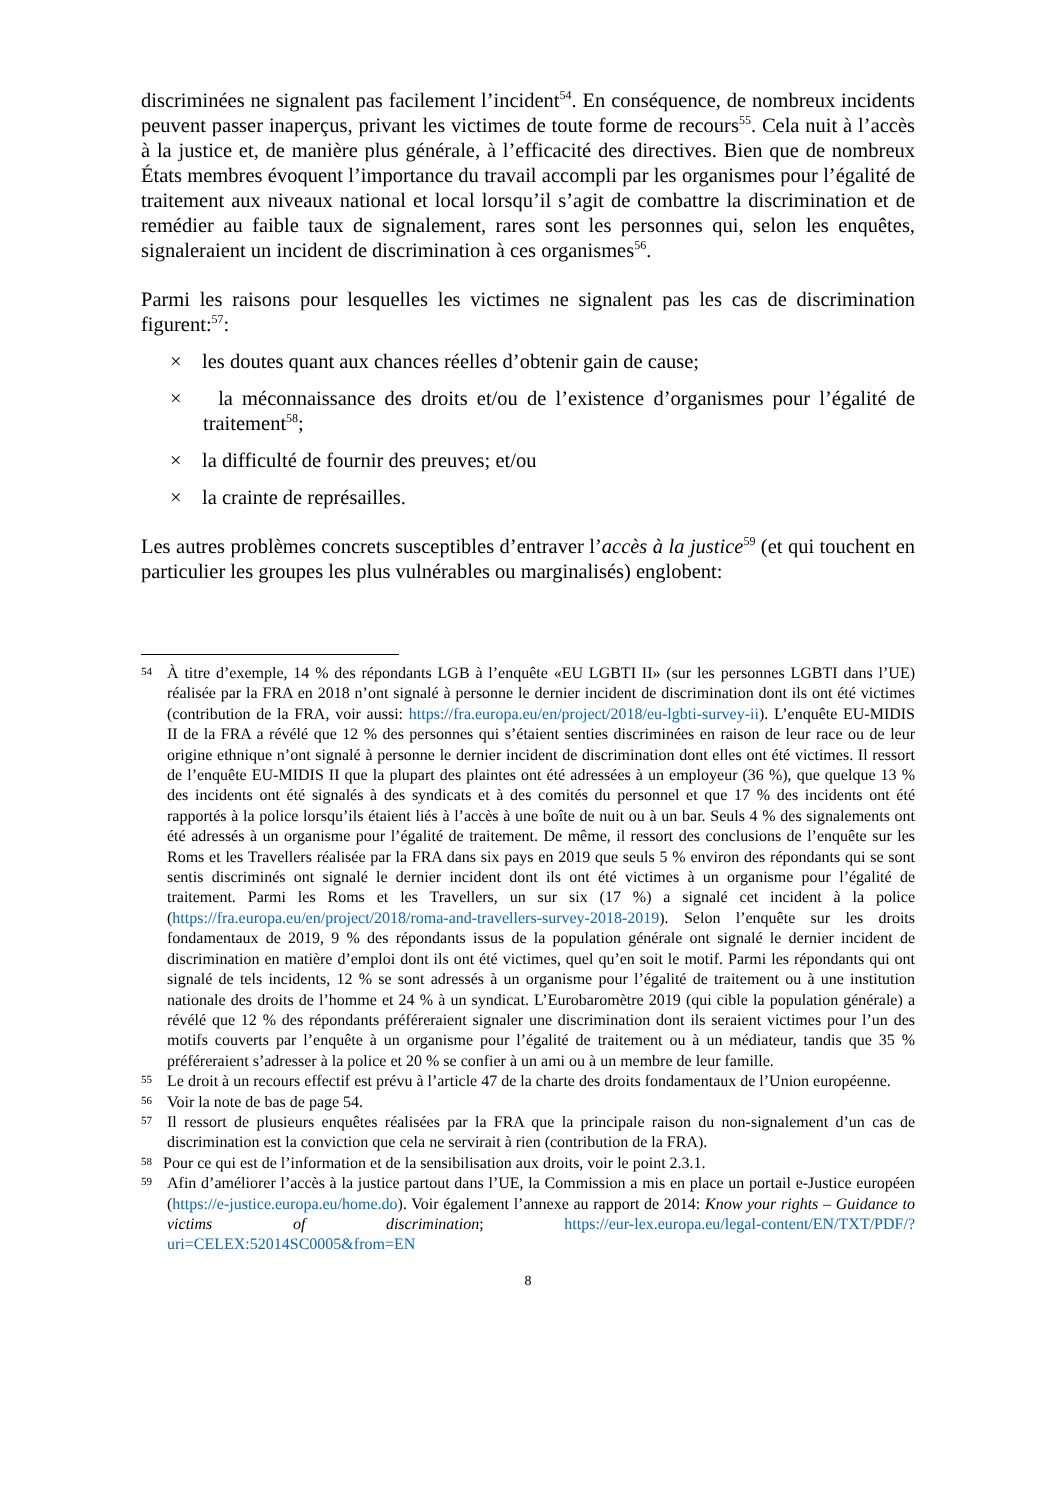discriminées ne signalent pas facilement l’incident<sup>54</sup>. En conséquence, de nombreux incidents peuvent passer inaperçus, privant les victimes de toute forme de recours<sup>55</sup>. Cela nuit à l’accès à la justice et, de manière plus générale, à l’efficacité des directives. Bien que de nombreux États membres évoquent l’importance du travail accompli par les organismes pour l’égalité de traitement aux niveaux national et local lorsqu’il s’agit de combattre la discrimination et de remédier au faible taux de signalement, rares sont les personnes qui, selon les enquêtes, signaleraient un incident de discrimination à ces organismes<sup>56</sup>.
Parmi les raisons pour lesquelles les victimes ne signalent pas les cas de discrimination figurent:<sup>57</sup>:
× les doutes quant aux chances réelles d’obtenir gain de cause;
× la méconnaissance des droits et/ou de l’existence d’organismes pour l’égalité de traitement<sup>58</sup>;
× la difficulté de fournir des preuves; et/ou
× la crainte de représailles.
Les autres problèmes concrets susceptibles d’entraver l’accès à la justice<sup>59</sup> (et qui touchent en particulier les groupes les plus vulnérables ou marginalisés) englobent:
54
À titre d’exemple, 14 % des répondants LGB à l’enquête «EU LGBTI II» (sur les personnes LGBTI dans l’UE) réalisée par la FRA en 2018 n’ont signalé à personne le dernier incident de discrimination dont ils ont été victimes (contribution de la FRA, voir aussi: https://fra.europa.eu/en/project/2018/eu-lgbti-survey-ii). L’enquête EU-MIDIS II de la FRA a révélé que 12 % des personnes qui s’étaient senties discriminées en raison de leur race ou de leur origine ethnique n’ont signalé à personne le dernier incident de discrimination dont elles ont été victimes. Il ressort de l’enquête EU-MIDIS II que la plupart des plaintes ont été adressées à un employeur (36 %), que quelque 13 % des incidents ont été signalés à des syndicats et à des comités du personnel et que 17 % des incidents ont été rapportés à la police lorsqu’ils étaient liés à l’accès à une boîte de nuit ou à un bar. Seuls 4 % des signalements ont été adressés à un organisme pour l’égalité de traitement. De même, il ressort des conclusions de l’enquête sur les Roms et les Travellers réalisée par la FRA dans six pays en 2019 que seuls 5 % environ des répondants qui se sont sentis discriminés ont signalé le dernier incident dont ils ont été victimes à un organisme pour l’égalité de traitement. Parmi les Roms et les Travellers, un sur six (17 %) a signalé cet incident à la police (https://fra.europa.eu/en/project/2018/roma-and-travellers-survey-2018-2019). Selon l’enquête sur les droits fondamentaux de 2019, 9 % des répondants issus de la population générale ont signalé le dernier incident de discrimination en matière d’emploi dont ils ont été victimes, quel qu’en soit le motif. Parmi les répondants qui ont signalé de tels incidents, 12 % se sont adressés à un organisme pour l’égalité de traitement ou à une institution nationale des droits de l’homme et 24 % à un syndicat. L’Eurobaromètre 2019 (qui cible la population générale) a révélé que 12 % des répondants préféreraient signaler une discrimination dont ils seraient victimes pour l’un des motifs couverts par l’enquête à un organisme pour l’égalité de traitement ou à un médiateur, tandis que 35 % préféreraient s’adresser à la police et 20 % se confier à un ami ou à un membre de leur famille.
55
Le droit à un recours effectif est prévu à l’article 47 de la charte des droits fondamentaux de l’Union européenne.
56
Voir la note de bas de page 54.
57
Il ressort de plusieurs enquêtes réalisées par la FRA que la principale raison du non-signalement d’un cas de discrimination est la conviction que cela ne servirait à rien (contribution de la FRA).
58
Pour ce qui est de l’information et de la sensibilisation aux droits, voir le point 2.3.1.
59
Afin d’améliorer l’accès à la justice partout dans l’UE, la Commission a mis en place un portail e-Justice européen (https://e-justice.europa.eu/home.do). Voir également l’annexe au rapport de 2014: Know your rights – Guidance to victims of discrimination; https://eur-lex.europa.eu/legal-content/EN/TXT/PDF/?uri=CELEX:52014SC0005&from=EN
8